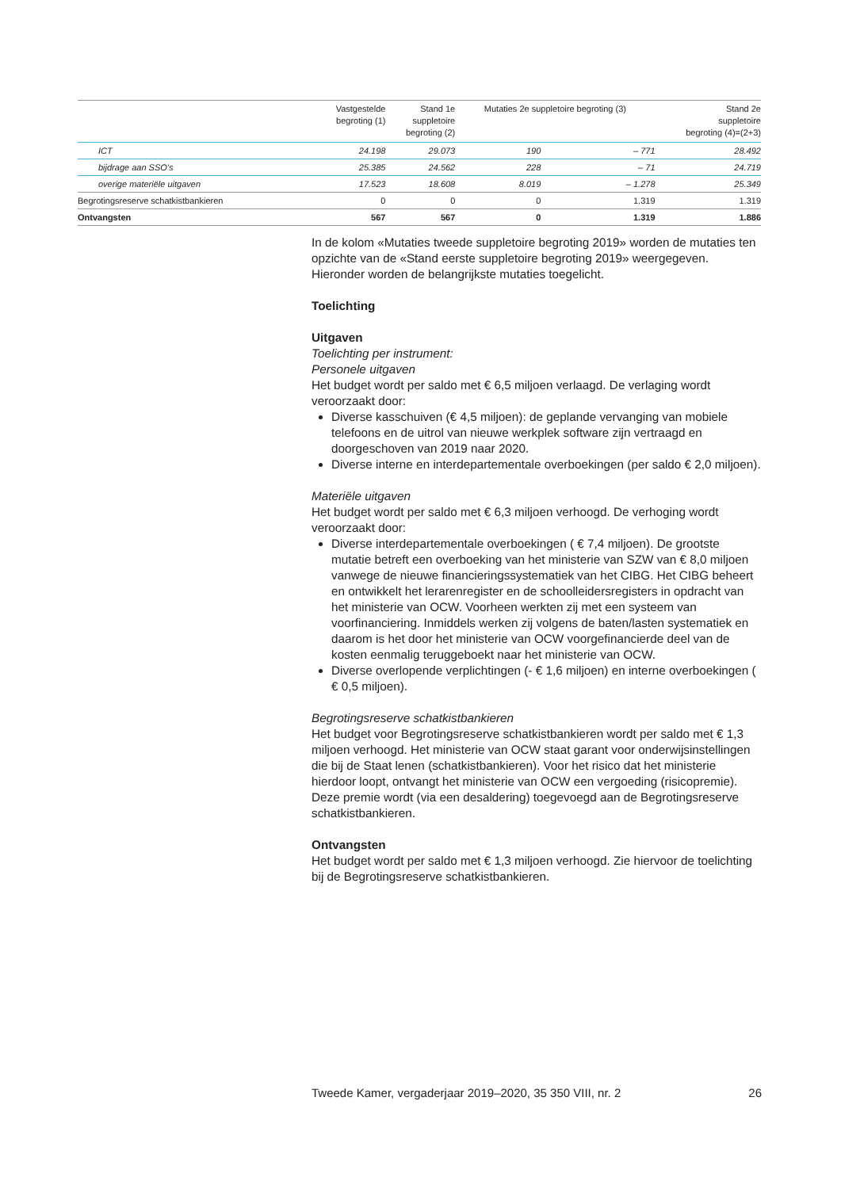| | Vastgestelde begroting (1) | Stand 1e suppletoire begroting (2) | Mutaties 2e suppletoire begroting (3) | | Stand 2e suppletoire begroting (4)=(2+3) |
| --- | --- | --- | --- | --- | --- |
| ICT | 24.198 | 29.073 | 190 | – 771 | 28.492 |
| bijdrage aan SSO's | 25.385 | 24.562 | 228 | – 71 | 24.719 |
| overige materiële uitgaven | 17.523 | 18.608 | 8.019 | – 1.278 | 25.349 |
| Begrotingsreserve schatkistbankieren | 0 | 0 | 0 | 1.319 | 1.319 |
| Ontvangsten | 567 | 567 | 0 | 1.319 | 1.886 |
In de kolom «Mutaties tweede suppletoire begroting 2019» worden de mutaties ten opzichte van de «Stand eerste suppletoire begroting 2019» weergegeven. Hieronder worden de belangrijkste mutaties toegelicht.
Toelichting
Uitgaven
Toelichting per instrument:
Personele uitgaven
Het budget wordt per saldo met € 6,5 miljoen verlaagd. De verlaging wordt veroorzaakt door:
Diverse kasschuiven (€ 4,5 miljoen): de geplande vervanging van mobiele telefoons en de uitrol van nieuwe werkplek software zijn vertraagd en doorgeschoven van 2019 naar 2020.
Diverse interne en interdepartementale overboekingen (per saldo € 2,0 miljoen).
Materiële uitgaven
Het budget wordt per saldo met € 6,3 miljoen verhoogd. De verhoging wordt veroorzaakt door:
Diverse interdepartementale overboekingen ( € 7,4 miljoen). De grootste mutatie betreft een overboeking van het ministerie van SZW van € 8,0 miljoen vanwege de nieuwe financieringssystematiek van het CIBG. Het CIBG beheert en ontwikkelt het lerarenregister en de schoolleidersregisters in opdracht van het ministerie van OCW. Voorheen werkten zij met een systeem van voorfinanciering. Inmiddels werken zij volgens de baten/lasten systematiek en daarom is het door het ministerie van OCW voorgefinancierde deel van de kosten eenmalig teruggeboekt naar het ministerie van OCW.
Diverse overlopende verplichtingen (- € 1,6 miljoen) en interne overboekingen ( € 0,5 miljoen).
Begrotingsreserve schatkistbankieren
Het budget voor Begrotingsreserve schatkistbankieren wordt per saldo met € 1,3 miljoen verhoogd. Het ministerie van OCW staat garant voor onderwijsinstellingen die bij de Staat lenen (schatkistbankieren). Voor het risico dat het ministerie hierdoor loopt, ontvangt het ministerie van OCW een vergoeding (risicopremie). Deze premie wordt (via een desaldering) toegevoegd aan de Begrotingsreserve schatkistbankieren.
Ontvangsten
Het budget wordt per saldo met € 1,3 miljoen verhoogd. Zie hiervoor de toelichting bij de Begrotingsreserve schatkistbankieren.
Tweede Kamer, vergaderjaar 2019–2020, 35 350 VIII, nr. 2 26